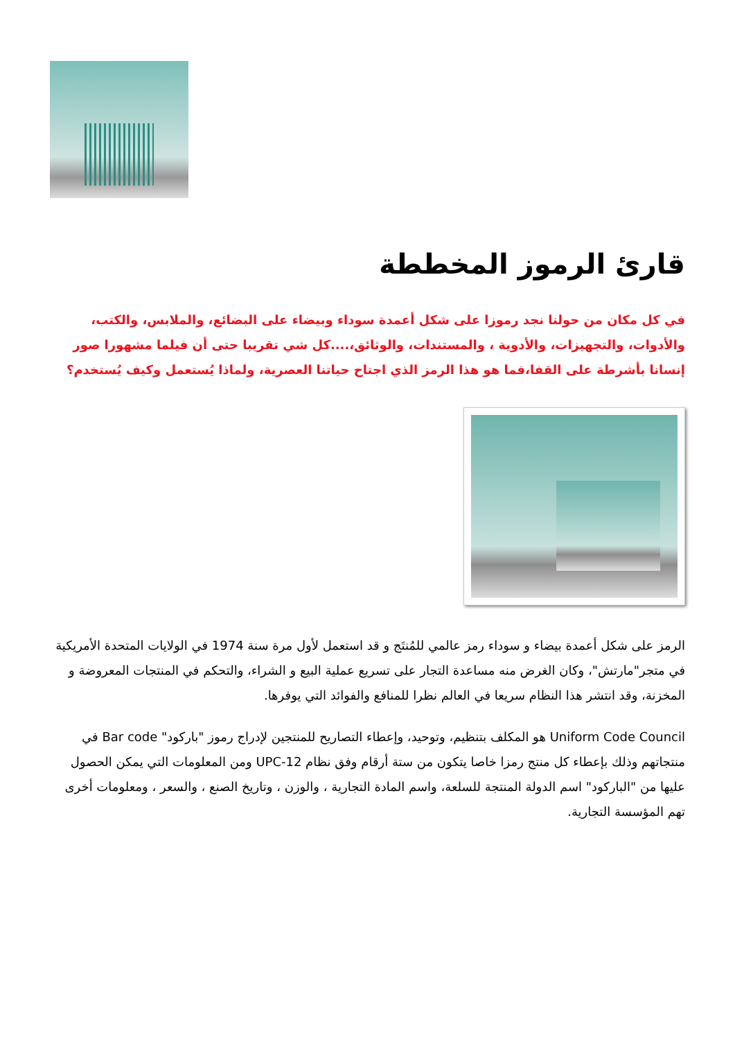قارئ الرموز المخططة
في كل مكان من حولنا نجد رموزا على شكل أعمدة سوداء وبيضاء على البضائع، والملابس، والكتب، والأدوات، والتجهيزات، والأدوية ، والمستندات، والوثائق،....كل شي تقريبا حتى أن فيلما مشهورا صور إنسانا بأشرطة على القفا،فما هو هذا الرمز الذي اجتاح حياتنا العصرية، ولماذا يُستعمل وكيف يُستخدم؟
الرمز على شكل أعمدة بيضاء و سوداء رمز عالمي للمُنتَج و قد استعمل لأول مرة سنة 1974 في الولايات المتحدة الأمريكية في متجر"مارتش"، وكان الغرض منه مساعدة التجار على تسريع عملية البيع و الشراء، والتحكم في المنتجات المعروضة و المخزنة، وقد انتشر هذا النظام سريعا في العالم نظرا للمنافع والفوائد التي يوفرها.
Uniform Code Council هو المكلف بتنظيم، وتوحيد، وإعطاء التصاريح للمنتجين لإدراج رموز "باركود" Bar code في منتجاتهم وذلك بإعطاء كل منتج رمزا خاصا يتكون من ستة أرقام وفق نظام UPC-12 ومن المعلومات التي يمكن الحصول عليها من "الباركود" اسم الدولة المنتجة للسلعة، واسم المادة التجارية ، والوزن ، وتاريخ الصنع ، والسعر ، ومعلومات أخرى تهم المؤسسة التجارية.